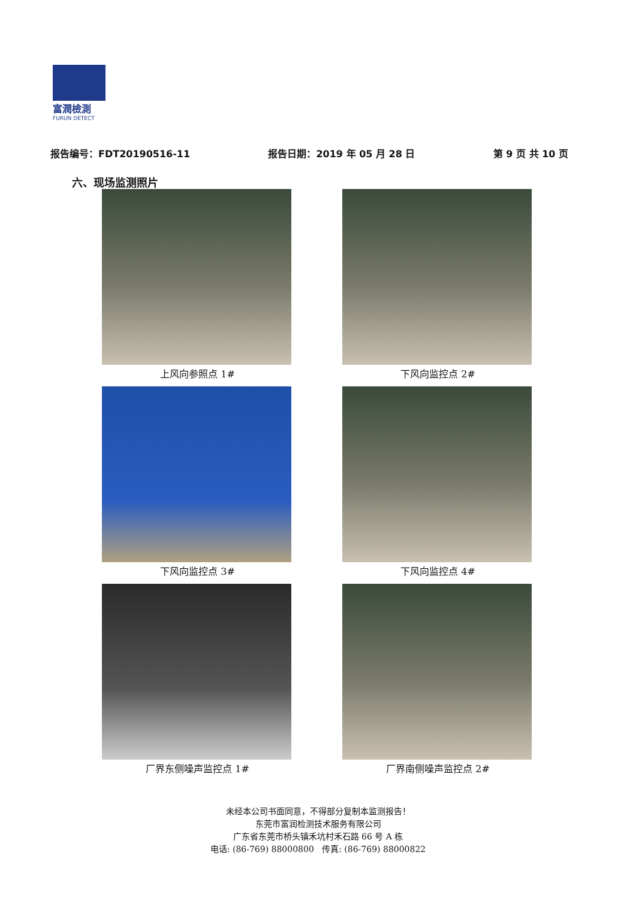富潤檢測
FURUN DETECT
报告编号：FDT20190516-11 报告日期：2019 年 05 月 28 日 第 9 页 共 10 页
六、现场监测照片
上风向参照点 1#
下风向监控点 2#
下风向监控点 3#
下风向监控点 4#
厂界东侧噪声监控点 1#
厂界南侧噪声监控点 2#
未经本公司书面同意，不得部分复制本监测报告！
东莞市富润检测技术服务有限公司
广东省东莞市桥头镇禾坑村禾石路 66 号 A 栋
电话: (86-769) 88000800 传真: (86-769) 88000822